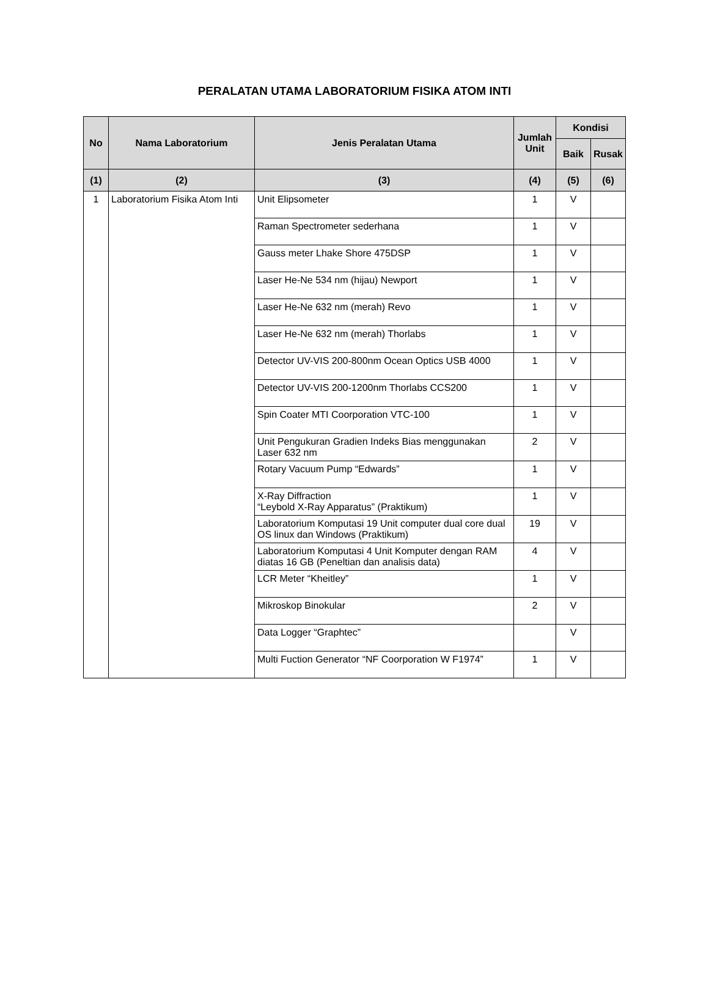PERALATAN UTAMA LABORATORIUM FISIKA ATOM INTI
| No | Nama Laboratorium | Jenis Peralatan Utama | Jumlah Unit | Kondisi | |
| --- | --- | --- | --- | --- | --- |
| | | | | Baik | Rusak |
| (1) | (2) | (3) | (4) | (5) | (6) |
| 1 | Laboratorium Fisika Atom Inti | Unit Elipsometer | 1 | V | |
| | | Raman Spectrometer sederhana | 1 | V | |
| | | Gauss meter Lhake Shore 475DSP | 1 | V | |
| | | Laser He-Ne 534 nm (hijau) Newport | 1 | V | |
| | | Laser He-Ne 632 nm (merah) Revo | 1 | V | |
| | | Laser He-Ne 632 nm (merah) Thorlabs | 1 | V | |
| | | Detector UV-VIS 200-800nm Ocean Optics USB 4000 | 1 | V | |
| | | Detector UV-VIS 200-1200nm Thorlabs CCS200 | 1 | V | |
| | | Spin Coater MTI Coorporation VTC-100 | 1 | V | |
| | | Unit Pengukuran Gradien Indeks Bias menggunakan Laser 632 nm | 2 | V | |
| | | Rotary Vacuum Pump “Edwards” | 1 | V | |
| | | X-Ray Diffraction “Leybold X-Ray Apparatus” (Praktikum) | 1 | V | |
| | | Laboratorium Komputasi 19 Unit computer dual core dual OS linux dan Windows (Praktikum) | 19 | V | |
| | | Laboratorium Komputasi 4 Unit Komputer dengan RAM diatas 16 GB (Peneltian dan analisis data) | 4 | V | |
| | | LCR Meter “Kheitley” | 1 | V | |
| | | Mikroskop Binokular | 2 | V | |
| | | Data Logger “Graphtec” | | V | |
| | | Multi Fuction Generator “NF Coorporation W F1974” | 1 | V | |